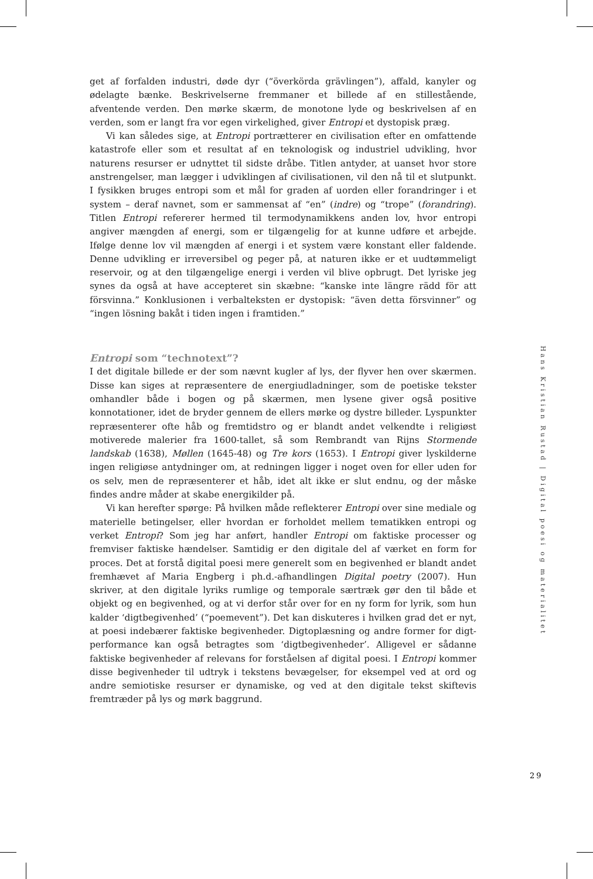get af forfalden industri, døde dyr (“överkörda grävlingen”), affald, kanyler og ødelagte bænke. Beskrivelserne fremmaner et billede af en stillestående, afventende verden. Den mørke skærm, de monotone lyde og beskrivelsen af en verden, som er langt fra vor egen virkelighed, giver Entropi et dystopisk præg.
Vi kan således sige, at Entropi portrætterer en civilisation efter en omfattende katastrofe eller som et resultat af en teknologisk og industriel udvikling, hvor naturens resurser er udnyttet til sidste dråbe. Titlen antyder, at uanset hvor store anstrengelser, man lægger i udviklingen af civilisationen, vil den nå til et slutpunkt. I fysikken bruges entropi som et mål for graden af uorden eller forandringer i et system – deraf navnet, som er sammensat af “en” (indre) og “trope” (forandring). Titlen Entropi refererer hermed til termodynamikkens anden lov, hvor entropi angiver mængden af energi, som er tilgængelig for at kunne udføre et arbejde. Ifølge denne lov vil mængden af energi i et system være konstant eller faldende. Denne udvikling er irreversibel og peger på, at naturen ikke er et uudtømmeligt reservoir, og at den tilgængelige energi i verden vil blive opbrugt. Det lyriske jeg synes da også at have accepteret sin skæbne: “kanske inte längre rädd för att försvinna.” Konklusionen i verbalteksten er dystopisk: “även detta försvinner” og “ingen lösning bakåt i tiden ingen i framtiden.”
Entropi som “technotext”?
I det digitale billede er der som nævnt kugler af lys, der flyver hen over skærmen. Disse kan siges at repræsentere de energiudladninger, som de poetiske tekster omhandler både i bogen og på skærmen, men lysene giver også positive konnotationer, idet de bryder gennem de ellers mørke og dystre billeder. Lyspunkter repræsenterer ofte håb og fremtidstro og er blandt andet velkendte i religiøst motiverede malerier fra 1600-tallet, så som Rembrandt van Rijns Stormende landskab (1638), Møllen (1645-48) og Tre kors (1653). I Entropi giver lyskilderne ingen religiøse antydninger om, at redningen ligger i noget oven for eller uden for os selv, men de repræsenterer et håb, idet alt ikke er slut endnu, og der måske findes andre måder at skabe energikilder på.
Vi kan herefter spørge: På hvilken måde reflekterer Entropi over sine mediale og materielle betingelser, eller hvordan er forholdet mellem tematikken entropi og verket Entropi? Som jeg har anført, handler Entropi om faktiske processer og fremviser faktiske hændelser. Samtidig er den digitale del af værket en form for proces. Det at forstå digital poesi mere generelt som en begivenhed er blandt andet fremhævet af Maria Engberg i ph.d.-afhandlingen Digital poetry (2007). Hun skriver, at den digitale lyriks rumlige og temporale særtræk gør den til både et objekt og en begivenhed, og at vi derfor står over for en ny form for lyrik, som hun kalder ‘digtbegivenhed’ (“poemevent”). Det kan diskuteres i hvilken grad det er nyt, at poesi indebærer faktiske begivenheder. Digtoplæsning og andre former for digt-performance kan også betragtes som ‘digtbegivenheder’. Alligevel er sådanne faktiske begivenheder af relevans for forståelsen af digital poesi. I Entropi kommer disse begivenheder til udtryk i tekstens bevægelser, for eksempel ved at ord og andre semiotiske resurser er dynamiske, og ved at den digitale tekst skiftevis fremtræder på lys og mørk baggrund.
Hans Kristian Rustad | Digital poesi og materialitet
29